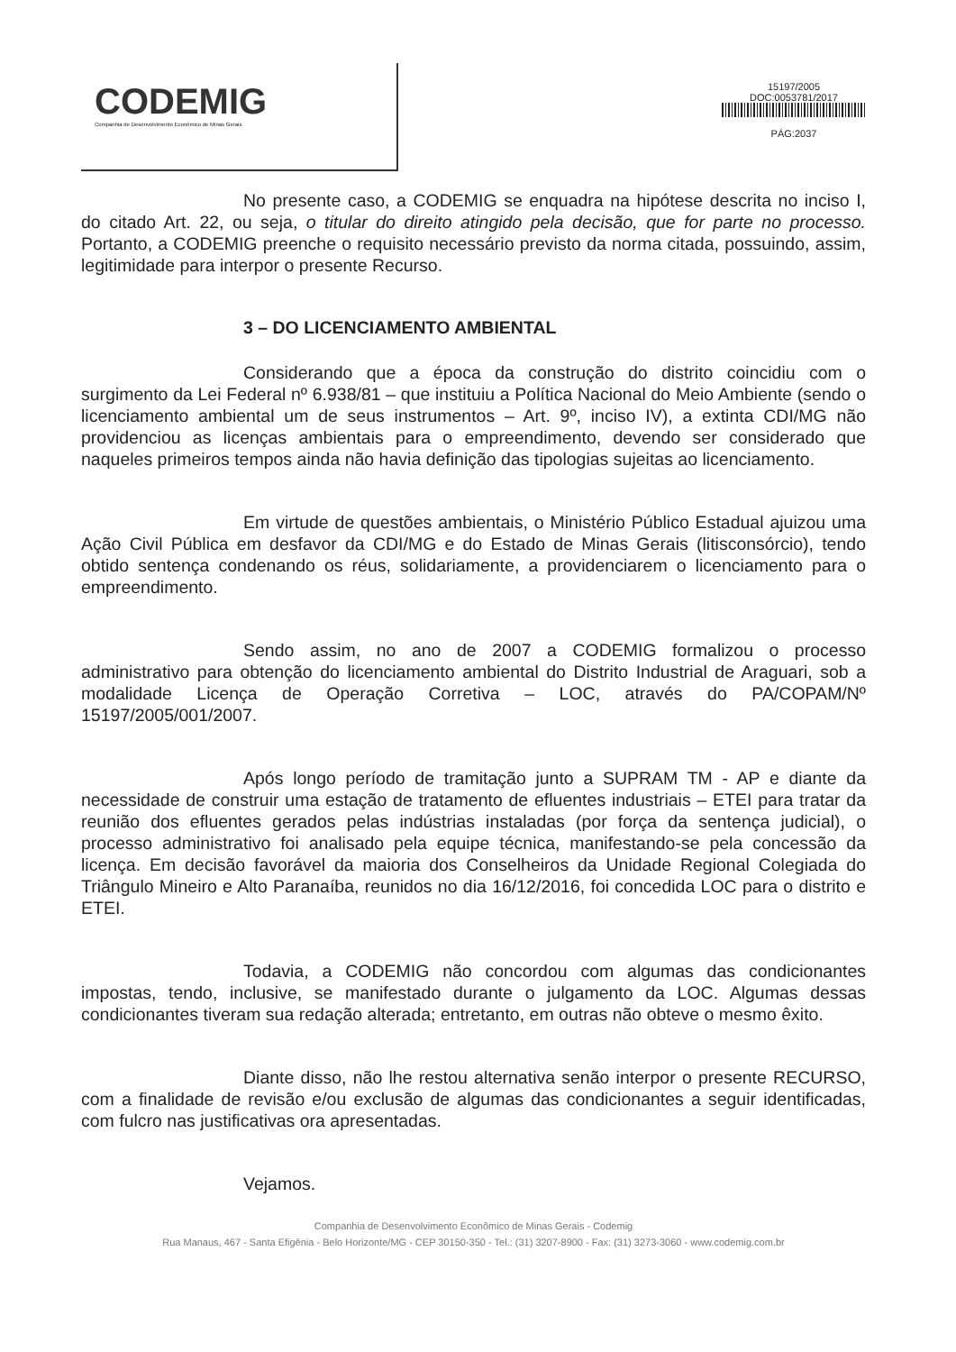CODEMIG
Companhia de Desenvolvimento Econômico de Minas Gerais
15197/2005
DOC:0053781/2017
PÁG:2037
No presente caso, a CODEMIG se enquadra na hipótese descrita no inciso I, do citado Art. 22, ou seja, o titular do direito atingido pela decisão, que for parte no processo. Portanto, a CODEMIG preenche o requisito necessário previsto da norma citada, possuindo, assim, legitimidade para interpor o presente Recurso.
3 – DO LICENCIAMENTO AMBIENTAL
Considerando que a época da construção do distrito coincidiu com o surgimento da Lei Federal nº 6.938/81 – que instituiu a Política Nacional do Meio Ambiente (sendo o licenciamento ambiental um de seus instrumentos – Art. 9º, inciso IV), a extinta CDI/MG não providenciou as licenças ambientais para o empreendimento, devendo ser considerado que naqueles primeiros tempos ainda não havia definição das tipologias sujeitas ao licenciamento.
Em virtude de questões ambientais, o Ministério Público Estadual ajuizou uma Ação Civil Pública em desfavor da CDI/MG e do Estado de Minas Gerais (litisconsórcio), tendo obtido sentença condenando os réus, solidariamente, a providenciarem o licenciamento para o empreendimento.
Sendo assim, no ano de 2007 a CODEMIG formalizou o processo administrativo para obtenção do licenciamento ambiental do Distrito Industrial de Araguari, sob a modalidade Licença de Operação Corretiva – LOC, através do PA/COPAM/Nº 15197/2005/001/2007.
Após longo período de tramitação junto a SUPRAM TM - AP e diante da necessidade de construir uma estação de tratamento de efluentes industriais – ETEI para tratar da reunião dos efluentes gerados pelas indústrias instaladas (por força da sentença judicial), o processo administrativo foi analisado pela equipe técnica, manifestando-se pela concessão da licença. Em decisão favorável da maioria dos Conselheiros da Unidade Regional Colegiada do Triângulo Mineiro e Alto Paranaíba, reunidos no dia 16/12/2016, foi concedida LOC para o distrito e ETEI.
Todavia, a CODEMIG não concordou com algumas das condicionantes impostas, tendo, inclusive, se manifestado durante o julgamento da LOC. Algumas dessas condicionantes tiveram sua redação alterada; entretanto, em outras não obteve o mesmo êxito.
Diante disso, não lhe restou alternativa senão interpor o presente RECURSO, com a finalidade de revisão e/ou exclusão de algumas das condicionantes a seguir identificadas, com fulcro nas justificativas ora apresentadas.
Vejamos.
Companhia de Desenvolvimento Econômico de Minas Gerais - Codemig
Rua Manaus, 467 - Santa Efigênia - Belo Horizonte/MG - CEP 30150-350 - Tel.: (31) 3207-8900 - Fax: (31) 3273-3060 - www.codemig.com.br